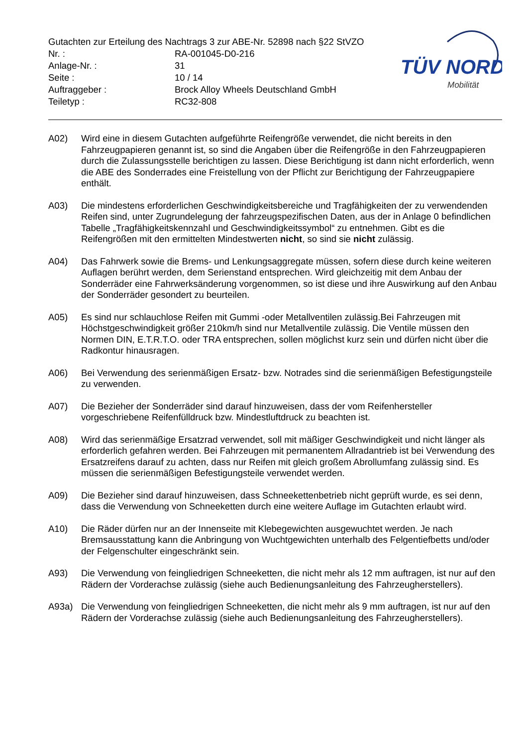TÜV NORD
Mobilität
Gutachten zur Erteilung des Nachtrags 3 zur ABE-Nr. 52898 nach §22 StVZO
Nr. : RA-001045-D0-216
Anlage-Nr. : 31
Seite : 10 / 14
Auftraggeber : Brock Alloy Wheels Deutschland GmbH
Teiletyp : RC32-808
A02) Wird eine in diesem Gutachten aufgeführte Reifengröße verwendet, die nicht bereits in den Fahrzeugpapieren genannt ist, so sind die Angaben über die Reifengröße in den Fahrzeugpapieren durch die Zulassungsstelle berichtigen zu lassen. Diese Berichtigung ist dann nicht erforderlich, wenn die ABE des Sonderrades eine Freistellung von der Pflicht zur Berichtigung der Fahrzeugpapiere enthält.
A03) Die mindestens erforderlichen Geschwindigkeitsbereiche und Tragfähigkeiten der zu verwendenden Reifen sind, unter Zugrundelegung der fahrzeugspezifischen Daten, aus der in Anlage 0 befindlichen Tabelle „Tragfähigkeitskennzahl und Geschwindigkeitssymbol“ zu entnehmen. Gibt es die Reifengrößen mit den ermittelten Mindestwerten nicht, so sind sie nicht zulässig.
A04) Das Fahrwerk sowie die Brems- und Lenkungsaggregate müssen, sofern diese durch keine weiteren Auflagen berührt werden, dem Serienstand entsprechen. Wird gleichzeitig mit dem Anbau der Sonderräder eine Fahrwerksänderung vorgenommen, so ist diese und ihre Auswirkung auf den Anbau der Sonderräder gesondert zu beurteilen.
A05) Es sind nur schlauchlose Reifen mit Gummi -oder Metallventilen zulässig.Bei Fahrzeugen mit Höchstgeschwindigkeit größer 210km/h sind nur Metallventile zulässig. Die Ventile müssen den Normen DIN, E.T.R.T.O. oder TRA entsprechen, sollen möglichst kurz sein und dürfen nicht über die Radkontur hinausragen.
A06) Bei Verwendung des serienmäßigen Ersatz- bzw. Notrades sind die serienmäßigen Befestigungsteile zu verwenden.
A07) Die Bezieher der Sonderräder sind darauf hinzuweisen, dass der vom Reifenhersteller vorgeschriebene Reifenfülldruck bzw. Mindestluftdruck zu beachten ist.
A08) Wird das serienmäßige Ersatzrad verwendet, soll mit mäßiger Geschwindigkeit und nicht länger als erforderlich gefahren werden. Bei Fahrzeugen mit permanentem Allradantrieb ist bei Verwendung des Ersatzreifens darauf zu achten, dass nur Reifen mit gleich großem Abrollumfang zulässig sind. Es müssen die serienmäßigen Befestigungsteile verwendet werden.
A09) Die Bezieher sind darauf hinzuweisen, dass Schneekettenbetrieb nicht geprüft wurde, es sei denn, dass die Verwendung von Schneeketten durch eine weitere Auflage im Gutachten erlaubt wird.
A10) Die Räder dürfen nur an der Innenseite mit Klebegewichten ausgewuchtet werden. Je nach Bremsausstattung kann die Anbringung von Wuchtgewichten unterhalb des Felgentiefbetts und/oder der Felgenschulter eingeschränkt sein.
A93) Die Verwendung von feingliedrigen Schneeketten, die nicht mehr als 12 mm auftragen, ist nur auf den Rädern der Vorderachse zulässig (siehe auch Bedienungsanleitung des Fahrzeugherstellers).
A93a) Die Verwendung von feingliedrigen Schneeketten, die nicht mehr als 9 mm auftragen, ist nur auf den Rädern der Vorderachse zulässig (siehe auch Bedienungsanleitung des Fahrzeugherstellers).